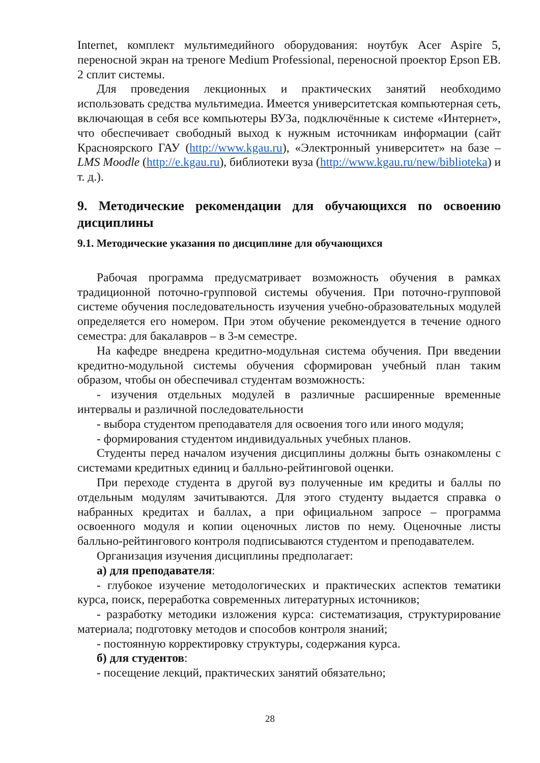Internet, комплект мультимедийного оборудования: ноутбук Acer Aspire 5, переносной экран на треноге Medium Professional, переносной проектор Epson EB. 2 сплит системы.
Для проведения лекционных и практических занятий необходимо использовать средства мультимедиа. Имеется университетская компьютерная сеть, включающая в себя все компьютеры ВУЗа, подключённые к системе «Интернет», что обеспечивает свободный выход к нужным источникам информации (сайт Красноярского ГАУ (http://www.kgau.ru), «Электронный университет» на базе – LMS Moodle (http://e.kgau.ru), библиотеки вуза (http://www.kgau.ru/new/biblioteka) и т. д.).
9. Методические рекомендации для обучающихся по освоению дисциплины
9.1. Методические указания по дисциплине для обучающихся
Рабочая программа предусматривает возможность обучения в рамках традиционной поточно-групповой системы обучения. При поточно-групповой системе обучения последовательность изучения учебно-образовательных модулей определяется его номером. При этом обучение рекомендуется в течение одного семестра: для бакалавров – в 3-м семестре.
На кафедре внедрена кредитно-модульная система обучения. При введении кредитно-модульной системы обучения сформирован учебный план таким образом, чтобы он обеспечивал студентам возможность:
- изучения отдельных модулей в различные расширенные временные интервалы и различной последовательности
- выбора студентом преподавателя для освоения того или иного модуля;
- формирования студентом индивидуальных учебных планов.
Студенты перед началом изучения дисциплины должны быть ознакомлены с системами кредитных единиц и балльно-рейтинговой оценки.
При переходе студента в другой вуз полученные им кредиты и баллы по отдельным модулям зачитываются. Для этого студенту выдается справка о набранных кредитах и баллах, а при официальном запросе – программа освоенного модуля и копии оценочных листов по нему. Оценочные листы балльно-рейтингового контроля подписываются студентом и преподавателем.
Организация изучения дисциплины предполагает:
а) для преподавателя:
- глубокое изучение методологических и практических аспектов тематики курса, поиск, переработка современных литературных источников;
- разработку методики изложения курса: систематизация, структурирование материала; подготовку методов и способов контроля знаний;
- постоянную корректировку структуры, содержания курса.
б) для студентов:
- посещение лекций, практических занятий обязательно;
28